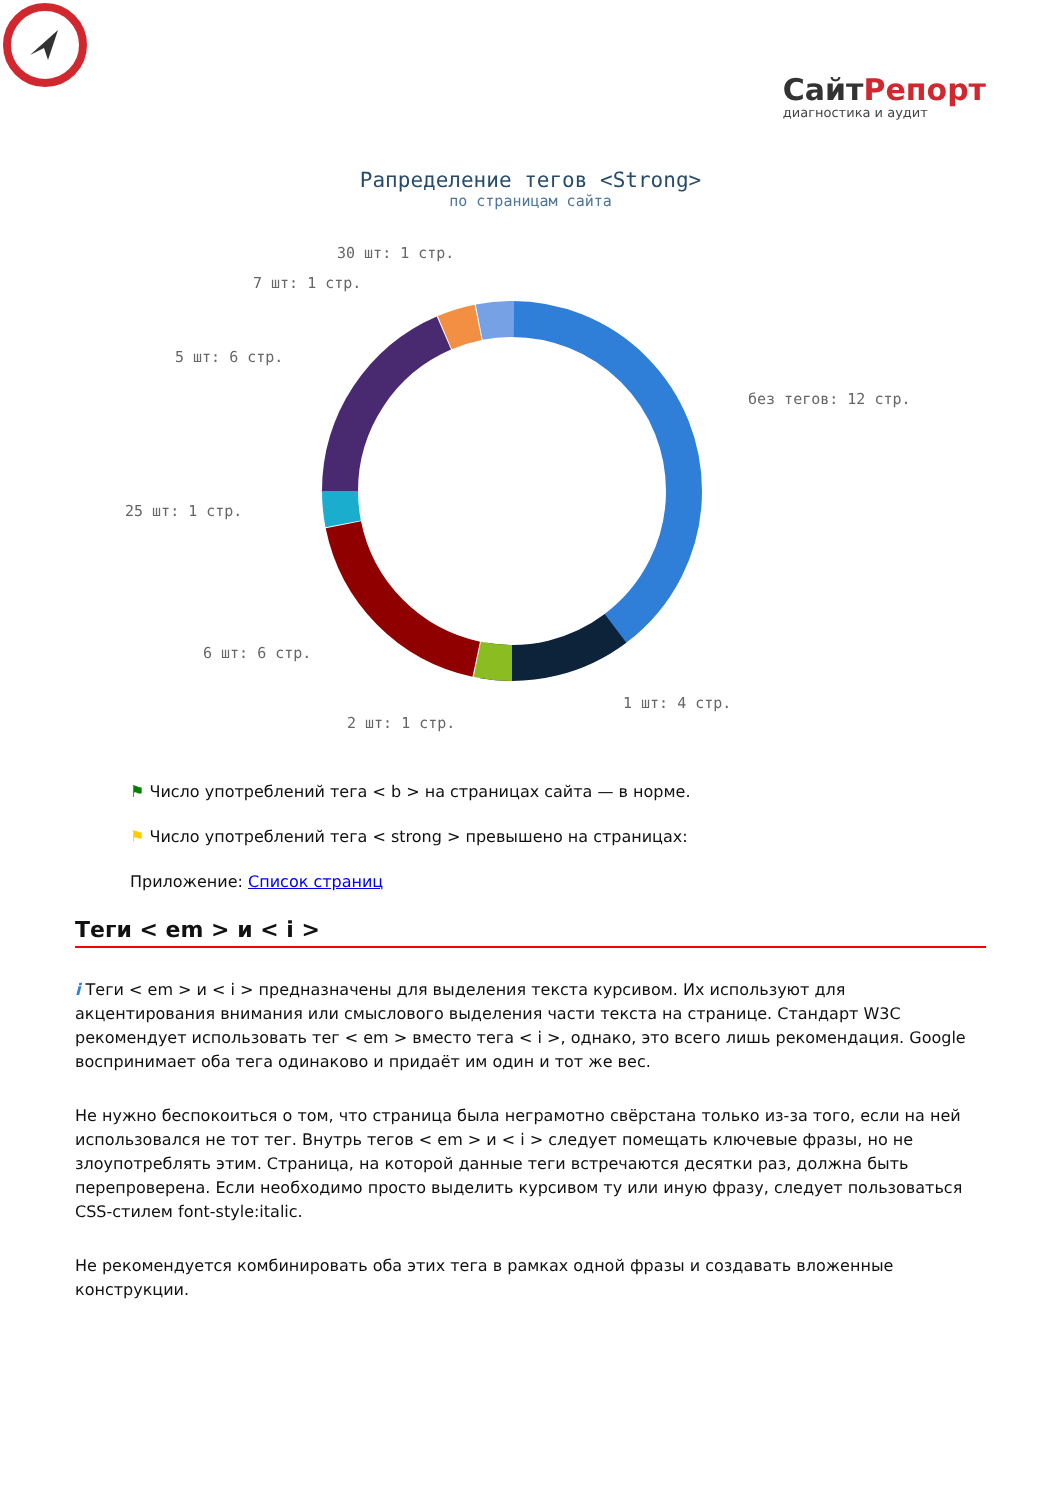СайтРепорт
диагностика и аудит
Рапределение тегов <Strong>
по страницам сайта
без тегов: 12 стр.
1 шт: 4 стр.
2 шт: 1 стр.
6 шт: 6 стр.
25 шт: 1 стр.
5 шт: 6 стр.
7 шт: 1 стр.
30 шт: 1 стр.
⚑ Число употреблений тега < b > на страницах сайта — в норме.
⚑ Число употреблений тега < strong > превышено на страницах:
Приложение: Список страниц
Теги < em > и < i >
i Теги < em > и < i > предназначены для выделения текста курсивом. Их используют для акцентирования внимания или смыслового выделения части текста на странице. Стандарт W3C рекомендует использовать тег < em > вместо тега < i >, однако, это всего лишь рекомендация. Google воспринимает оба тега одинаково и придаёт им один и тот же вес.
Не нужно беспокоиться о том, что страница была неграмотно свёрстана только из-за того, если на ней использовался не тот тег. Внутрь тегов < em > и < i > следует помещать ключевые фразы, но не злоупотреблять этим. Страница, на которой данные теги встречаются десятки раз, должна быть перепроверена. Если необходимо просто выделить курсивом ту или иную фразу, следует пользоваться CSS-стилем font-style:italic.
Не рекомендуется комбинировать оба этих тега в рамках одной фразы и создавать вложенные конструкции.